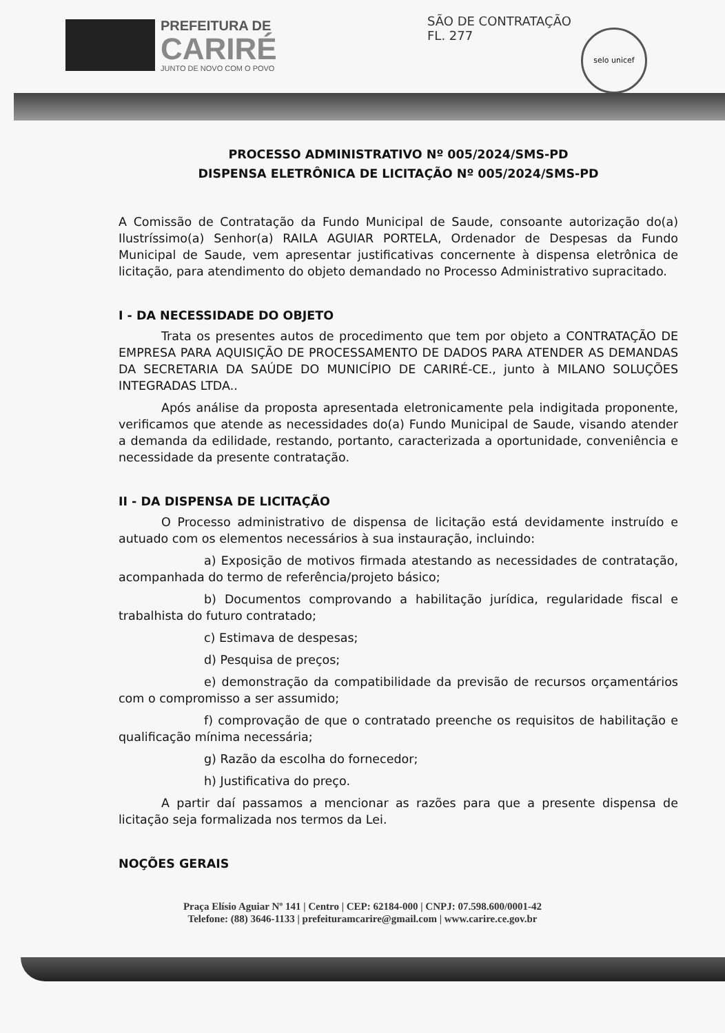PREFEITURA DE
CARIRÉ
JUNTO DE NOVO COM O POVO
SÃO DE CONTRATAÇÃO
FL. 277
selo unicef
PROCESSO ADMINISTRATIVO Nº 005/2024/SMS-PD
DISPENSA ELETRÔNICA DE LICITAÇÃO Nº 005/2024/SMS-PD
A Comissão de Contratação da Fundo Municipal de Saude, consoante autorização do(a) Ilustríssimo(a) Senhor(a) RAILA AGUIAR PORTELA, Ordenador de Despesas da Fundo Municipal de Saude, vem apresentar justificativas concernente à dispensa eletrônica de licitação, para atendimento do objeto demandado no Processo Administrativo supracitado.
I - DA NECESSIDADE DO OBJETO
Trata os presentes autos de procedimento que tem por objeto a CONTRATAÇÃO DE EMPRESA PARA AQUISIÇÃO DE PROCESSAMENTO DE DADOS PARA ATENDER AS DEMANDAS DA SECRETARIA DA SAÚDE DO MUNICÍPIO DE CARIRÉ-CE., junto à MILANO SOLUÇÕES INTEGRADAS LTDA..
Após análise da proposta apresentada eletronicamente pela indigitada proponente, verificamos que atende as necessidades do(a) Fundo Municipal de Saude, visando atender a demanda da edilidade, restando, portanto, caracterizada a oportunidade, conveniência e necessidade da presente contratação.
II - DA DISPENSA DE LICITAÇÃO
O Processo administrativo de dispensa de licitação está devidamente instruído e autuado com os elementos necessários à sua instauração, incluindo:
a) Exposição de motivos firmada atestando as necessidades de contratação, acompanhada do termo de referência/projeto básico;
b) Documentos comprovando a habilitação jurídica, regularidade fiscal e trabalhista do futuro contratado;
c) Estimava de despesas;
d) Pesquisa de preços;
e) demonstração da compatibilidade da previsão de recursos orçamentários com o compromisso a ser assumido;
f) comprovação de que o contratado preenche os requisitos de habilitação e qualificação mínima necessária;
g) Razão da escolha do fornecedor;
h) Justificativa do preço.
A partir daí passamos a mencionar as razões para que a presente dispensa de licitação seja formalizada nos termos da Lei.
NOÇÕES GERAIS
Praça Elísio Aguiar Nº 141 | Centro | CEP: 62184-000 | CNPJ: 07.598.600/0001-42
Telefone: (88) 3646-1133 | prefeituramcarire@gmail.com | www.carire.ce.gov.br